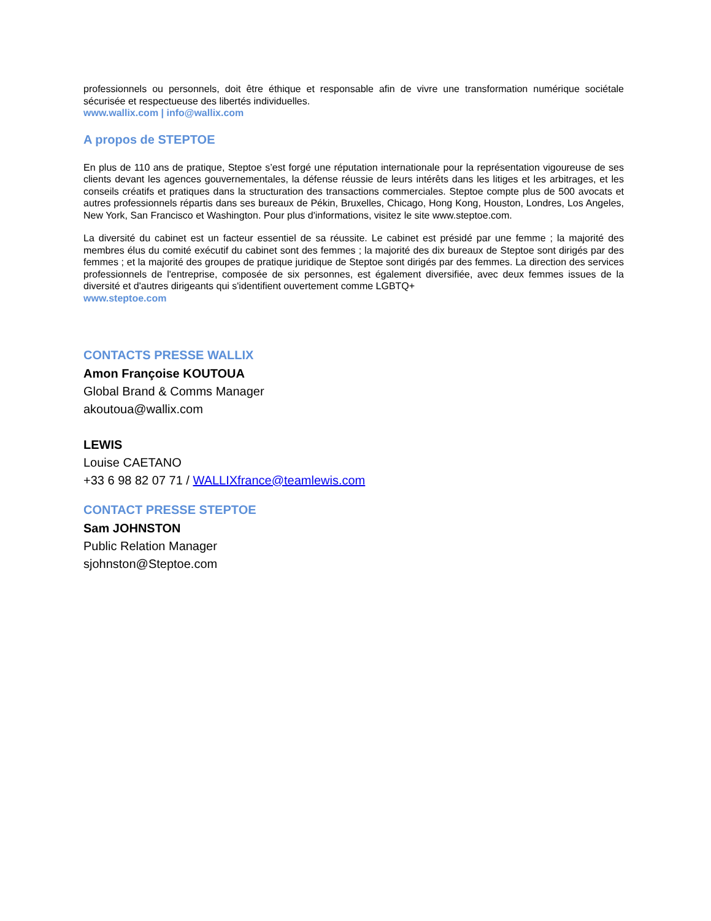professionnels ou personnels, doit être éthique et responsable afin de vivre une transformation numérique sociétale sécurisée et respectueuse des libertés individuelles.
www.wallix.com | info@wallix.com
A propos de STEPTOE
En plus de 110 ans de pratique, Steptoe s’est forgé une réputation internationale pour la représentation vigoureuse de ses clients devant les agences gouvernementales, la défense réussie de leurs intérêts dans les litiges et les arbitrages, et les conseils créatifs et pratiques dans la structuration des transactions commerciales. Steptoe compte plus de 500 avocats et autres professionnels répartis dans ses bureaux de Pékin, Bruxelles, Chicago, Hong Kong, Houston, Londres, Los Angeles, New York, San Francisco et Washington. Pour plus d'informations, visitez le site www.steptoe.com.
La diversité du cabinet est un facteur essentiel de sa réussite. Le cabinet est présidé par une femme ; la majorité des membres élus du comité exécutif du cabinet sont des femmes ; la majorité des dix bureaux de Steptoe sont dirigés par des femmes ; et la majorité des groupes de pratique juridique de Steptoe sont dirigés par des femmes. La direction des services professionnels de l'entreprise, composée de six personnes, est également diversifiée, avec deux femmes issues de la diversité et d'autres dirigeants qui s'identifient ouvertement comme LGBTQ+
www.steptoe.com
CONTACTS PRESSE WALLIX
Amon Françoise KOUTOUA
Global Brand & Comms Manager
akoutoua@wallix.com
LEWIS
Louise CAETANO
+33 6 98 82 07 71 / WALLIXfrance@teamlewis.com
CONTACT PRESSE STEPTOE
Sam JOHNSTON
Public Relation Manager
sjohnston@Steptoe.com